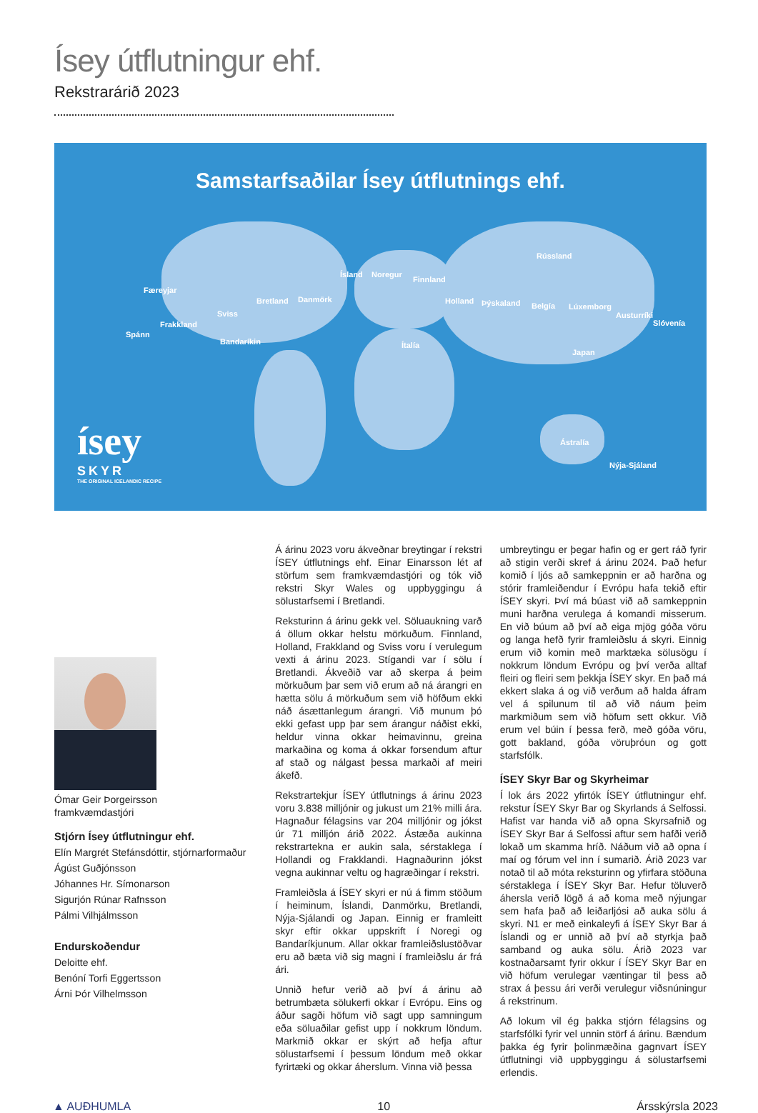Ísey útflutningur ehf.
Rekstrarárið 2023
Samstarfsaðilar Ísey útflutnings ehf.
Færeyjar
Spánn
Frakkland
Sviss
Bandaríkin
Bretland Danmörk
Ísland Noregur
Finnland
Holland Þýskaland Belgía Lúxemborg
Austurríki
Slóvenía
Rússland
Ítalía
Japan
Ástralía
Nýja-Sjáland
ísey
SKYR
THE ORIGINAL ICELANDIC RECIPE
Ómar Geir Þorgeirsson
framkvæmdastjóri
Stjórn Ísey útflutningur ehf.
Elín Margrét Stefánsdóttir, stjórnarformaður
Ágúst Guðjónsson
Jóhannes Hr. Símonarson
Sigurjón Rúnar Rafnsson
Pálmi Vilhjálmsson
Endurskoðendur
Deloitte ehf.
Benóní Torfi Eggertsson
Árni Þór Vilhelmsson
Á árinu 2023 voru ákveðnar breytingar í rekstri ÍSEY útflutnings ehf. Einar Einarsson lét af störfum sem framkvæmdastjóri og tók við rekstri Skyr Wales og uppbyggingu á sölustarfsemi í Bretlandi.
Reksturinn á árinu gekk vel. Söluaukning varð á öllum okkar helstu mörkuðum. Finnland, Holland, Frakkland og Sviss voru í verulegum vexti á árinu 2023. Stígandi var í sölu í Bretlandi. Ákveðið var að skerpa á þeim mörkuðum þar sem við erum að ná árangri en hætta sölu á mörkuðum sem við höfðum ekki náð ásættanlegum árangri. Við munum þó ekki gefast upp þar sem árangur náðist ekki, heldur vinna okkar heimavinnu, greina markaðina og koma á okkar forsendum aftur af stað og nálgast þessa markaði af meiri ákefð.
Rekstrartekjur ÍSEY útflutnings á árinu 2023 voru 3.838 milljónir og jukust um 21% milli ára. Hagnaður félagsins var 204 milljónir og jókst úr 71 milljón árið 2022. Ástæða aukinna rekstrartekna er aukin sala, sérstaklega í Hollandi og Frakklandi. Hagnaðurinn jókst vegna aukinnar veltu og hagræðingar í rekstri.
Framleiðsla á ÍSEY skyri er nú á fimm stöðum í heiminum, Íslandi, Danmörku, Bretlandi, Nýja-Sjálandi og Japan. Einnig er framleitt skyr eftir okkar uppskrift í Noregi og Bandaríkjunum. Allar okkar framleiðslustöðvar eru að bæta við sig magni í framleiðslu ár frá ári.
Unnið hefur verið að því á árinu að betrumbæta sölukerfi okkar í Evrópu. Eins og áður sagði höfum við sagt upp samningum eða söluaðilar gefist upp í nokkrum löndum. Markmið okkar er skýrt að hefja aftur sölustarfsemi í þessum löndum með okkar fyrirtæki og okkar áherslum. Vinna við þessa
umbreytingu er þegar hafin og er gert ráð fyrir að stigin verði skref á árinu 2024. Það hefur komið í ljós að samkeppnin er að harðna og stórir framleiðendur í Evrópu hafa tekið eftir ÍSEY skyri. Því má búast við að samkeppnin muni harðna verulega á komandi misserum. En við búum að því að eiga mjög góða vöru og langa hefð fyrir framleiðslu á skyri. Einnig erum við komin með marktæka sölusögu í nokkrum löndum Evrópu og því verða alltaf fleiri og fleiri sem þekkja ÍSEY skyr. En það má ekkert slaka á og við verðum að halda áfram vel á spilunum til að við náum þeim markmiðum sem við höfum sett okkur. Við erum vel búin í þessa ferð, með góða vöru, gott bakland, góða vöruþróun og gott starfsfólk.
ÍSEY Skyr Bar og Skyrheimar
Í lok árs 2022 yfirtók ÍSEY útflutningur ehf. rekstur ÍSEY Skyr Bar og Skyrlands á Selfossi. Hafist var handa við að opna Skyrsafnið og ÍSEY Skyr Bar á Selfossi aftur sem hafði verið lokað um skamma hríð. Náðum við að opna í maí og fórum vel inn í sumarið. Árið 2023 var notað til að móta reksturinn og yfirfara stöðuna sérstaklega í ÍSEY Skyr Bar. Hefur töluverð áhersla verið lögð á að koma með nýjungar sem hafa það að leiðarljósi að auka sölu á skyri. N1 er með einkaleyfi á ÍSEY Skyr Bar á Íslandi og er unnið að því að styrkja það samband og auka sölu. Árið 2023 var kostnaðarsamt fyrir okkur í ÍSEY Skyr Bar en við höfum verulegar væntingar til þess að strax á þessu ári verði verulegur viðsnúningur á rekstrinum.
Að lokum vil ég þakka stjórn félagsins og starfsfólki fyrir vel unnin störf á árinu. Bændum þakka ég fyrir þolinmæðina gagnvart ÍSEY útflutningi við uppbyggingu á sölustarfsemi erlendis.
▲ AUÐHUMLA 10 Ársskýrsla 2023